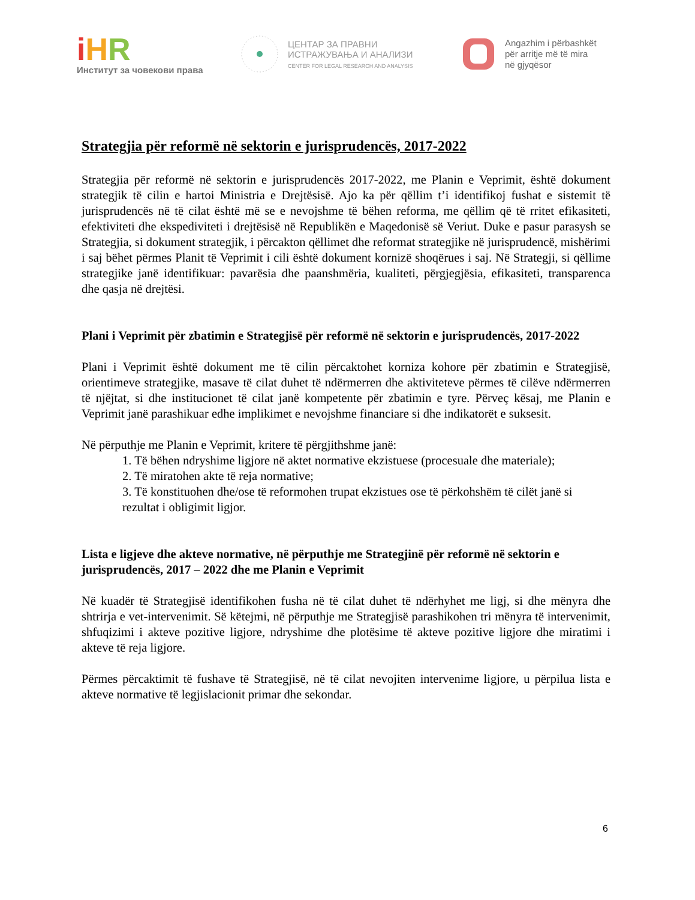iHR
Институт за човекови права
ЦЕНТАР ЗА ПРАВНИ
ИСТРАЖУВАЊА И АНАЛИЗИ
CENTER FOR LEGAL RESEARCH AND ANALYSIS
Angazhim i përbashkët
për arritje më të mira
në gjyqësor
Strategjia për reformë në sektorin e jurisprudencës, 2017-2022
Strategjia për reformë në sektorin e jurisprudencës 2017-2022, me Planin e Veprimit, është dokument strategjik të cilin e hartoi Ministria e Drejtësisë. Ajo ka për qëllim t’i identifikoj fushat e sistemit të jurisprudencës në të cilat është më se e nevojshme të bëhen reforma, me qëllim që të rritet efikasiteti, efektiviteti dhe ekspediviteti i drejtësisë në Republikën e Maqedonisë së Veriut. Duke e pasur parasysh se Strategjia, si dokument strategjik, i përcakton qëllimet dhe reformat strategjike në jurisprudencë, mishërimi i saj bëhet përmes Planit të Veprimit i cili është dokument kornizë shoqërues i saj. Në Strategji, si qëllime strategjike janë identifikuar: pavarësia dhe paanshmëria, kualiteti, përgjegjësia, efikasiteti, transparenca dhe qasja në drejtësi.
Plani i Veprimit për zbatimin e Strategjisë për reformë në sektorin e jurisprudencës, 2017-2022
Plani i Veprimit është dokument me të cilin përcaktohet korniza kohore për zbatimin e Strategjisë, orientimeve strategjike, masave të cilat duhet të ndërmerren dhe aktiviteteve përmes të cilëve ndërmerren të njëjtat, si dhe institucionet të cilat janë kompetente për zbatimin e tyre. Përveç kësaj, me Planin e Veprimit janë parashikuar edhe implikimet e nevojshme financiare si dhe indikatorët e suksesit.
Në përputhje me Planin e Veprimit, kritere të përgjithshme janë:
1. Të bëhen ndryshime ligjore në aktet normative ekzistuese (procesuale dhe materiale);
2. Të miratohen akte të reja normative;
3. Të konstituohen dhe/ose të reformohen trupat ekzistues ose të përkohshëm të cilët janë si rezultat i obligimit ligjor.
Lista e ligjeve dhe akteve normative, në përputhje me Strategjinë për reformë në sektorin e jurisprudencës, 2017 – 2022 dhe me Planin e Veprimit
Në kuadër të Strategjisë identifikohen fusha në të cilat duhet të ndërhyhet me ligj, si dhe mënyra dhe shtrirja e vet-intervenimit. Së këtejmi, në përputhje me Strategjisë parashikohen tri mënyra të intervenimit, shfuqizimi i akteve pozitive ligjore, ndryshime dhe plotësime të akteve pozitive ligjore dhe miratimi i akteve të reja ligjore.
Përmes përcaktimit të fushave të Strategjisë, në të cilat nevojiten intervenime ligjore, u përpilua lista e akteve normative të legjislacionit primar dhe sekondar.
6